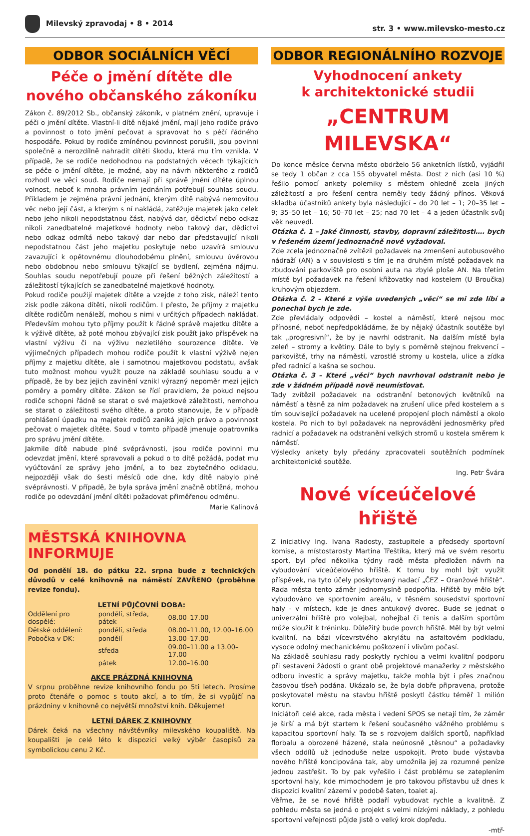Milevský zpravodaj • 8 • 2014
str. 3 • www.milevsko-mesto.cz
ODBOR SOCIÁLNÍCH VĚCÍ
Péče o jmění dítěte dle nového občanského zákoníku
Zákon č. 89/2012 Sb., občanský zákoník, v platném znění, upravuje i péči o jmění dítěte. Vlastní-li dítě nějaké jmění, mají jeho rodiče právo a povinnost o toto jmění pečovat a spravovat ho s péčí řádného hospodáře. Pokud by rodiče zmíněnou povinnost porušili, jsou povinni společně a nerozdílně nahradit dítěti škodu, která mu tím vznikla. V případě, že se rodiče nedohodnou na podstatných věcech týkajících se péče o jmění dítěte, je možné, aby na návrh některého z rodičů rozhodl ve věci soud. Rodiče nemají při správě jmění dítěte úplnou volnost, neboť k mnoha právním jednáním potřebují souhlas soudu. Příkladem je zejména právní jednání, kterým dítě nabývá nemovitou věc nebo její část, a kterým s ní nakládá, zatěžuje majetek jako celek nebo jeho nikoli nepodstatnou část, nabývá dar, dědictví nebo odkaz nikoli zanedbatelné majetkové hodnoty nebo takový dar, dědictví nebo odkaz odmítá nebo takový dar nebo dar představující nikoli nepodstatnou část jeho majetku poskytuje nebo uzavírá smlouvu zavazující k opětovnému dlouhodobému plnění, smlouvu úvěrovou nebo obdobnou nebo smlouvu týkající se bydlení, zejména nájmu. Souhlas soudu nepotřebují pouze při řešení běžných záležitostí a záležitostí týkajících se zanedbatelné majetkové hodnoty.
Pokud rodiče použijí majetek dítěte a vzejde z toho zisk, náleží tento zisk podle zákona dítěti, nikoli rodičům. I přesto, že příjmy z majetku dítěte rodičům nenáleží, mohou s nimi v určitých případech nakládat. Především mohou tyto příjmy použít k řádné správě majetku dítěte a k výživě dítěte, až poté mohou zbývající zisk použít jako příspěvek na vlastní výživu či na výživu nezletilého sourozence dítěte. Ve výjimečných případech mohou rodiče použít k vlastní výživě nejen příjmy z majetku dítěte, ale i samotnou majetkovou podstatu, avšak tuto možnost mohou využít pouze na základě souhlasu soudu a v případě, že by bez jejich zavinění vznikl výrazný nepoměr mezi jejich poměry a poměry dítěte. Zákon se řídí pravidlem, že pokud nejsou rodiče schopni řádně se starat o své majetkové záležitosti, nemohou se starat o záležitosti svého dítěte, a proto stanovuje, že v případě prohlášení úpadku na majetek rodičů zaniká jejich právo a povinnost pečovat o majetek dítěte. Soud v tomto případě jmenuje opatrovníka pro správu jmění dítěte.
Jakmile dítě nabude plné svéprávnosti, jsou rodiče povinni mu odevzdat jmění, které spravovali a pokud o to dítě požádá, podat mu vyúčtování ze správy jeho jmění, a to bez zbytečného odkladu, nejpozději však do šesti měsíců ode dne, kdy dítě nabylo plné svéprávnosti. V případě, že byla správa jmění značně obtížná, mohou rodiče po odevzdání jmění dítěti požadovat přiměřenou odměnu.
Marie Kalinová
MĚSTSKÁ KNIHOVNA INFORMUJE
Od pondělí 18. do pátku 22. srpna bude z technických důvodů v celé knihovně na náměstí ZAVŘENO (proběhne revize fondu).
LETNÍ PŮJČOVNÍ DOBA:
| Oddělení pro dospělé: | pondělí, středa, pátek | 08.00–17.00 |
| Dětské oddělení: | pondělí, středa | 08.00–11.00, 12.00–16.00 |
| Pobočka v DK: | pondělí | 13.00–17.00 |
| | středa | 09.00–11.00 a 13.00–17.00 |
| | pátek | 12.00–16.00 |
AKCE PRÁZDNÁ KNIHOVNA
V srpnu proběhne revize knihovního fondu po 5ti letech. Prosíme proto čtenáře o pomoc s touto akcí, a to tím, že si vypůjčí na prázdniny v knihovně co největší množství knih. Děkujeme!
LETNÍ DÁREK Z KNIHOVNY
Dárek čeká na všechny návštěvníky milevského koupaliště. Na koupališti je celé léto k dispozici velký výběr časopisů za symbolickou cenu 2 Kč.
ODBOR REGIONÁLNÍHO ROZVOJE
Vyhodnocení ankety
k architektonické studii
„CENTRUM MILEVSKA“
Do konce měsíce června město obdrželo 56 anketních lístků, vyjádřil se tedy 1 občan z cca 155 obyvatel města. Dost z nich (asi 10 %) řešilo pomocí ankety polemiky s městem ohledně zcela jiných záležitostí a pro řešení centra neměly tedy žádný přínos. Věková skladba účastníků ankety byla následující – do 20 let – 1; 20–35 let – 9; 35–50 let – 16; 50–70 let – 25; nad 70 let – 4 a jeden účastník svůj věk neuvedl.
Otázka č. 1 – Jaké činnosti, stavby, dopravní záležitosti…. bych v řešeném území jednoznačně nově vyžadoval.
Zde zcela jednoznačně zvítězil požadavek na zmenšení autobusového nádraží (AN) a v souvislosti s tím je na druhém místě požadavek na zbudování parkoviště pro osobní auta na zbylé ploše AN. Na třetím místě byl požadavek na řešení křižovatky nad kostelem (U Broučka) kruhovým objezdem.
Otázka č. 2 – Které z výše uvedených „věcí“ se mi zde líbí a ponechal bych je zde.
Zde převládaly odpovědi – kostel a náměstí, které nejsou moc přínosné, neboť nepředpokládáme, že by nějaký účastník soutěže byl tak „progresivní“, že by je navrhl odstranit. Na dalším místě byla zeleň – stromy a květiny. Dále to byly s poměrně stejnou frekvencí – parkoviště, trhy na náměstí, vzrostlé stromy u kostela, ulice a zídka před radnicí a kašna se sochou.
Otázka č. 3 – Které „věci“ bych navrhoval odstranit nebo je zde v žádném případě nově neumísťovat.
Tady zvítězil požadavek na odstranění betonových květníků na náměstí a těsně za ním požadavek na zrušení ulice před kostelem a s tím související požadavek na ucelené propojení ploch náměstí a okolo kostela. Po nich to byl požadavek na neprovádění jednosměrky před radnicí a požadavek na odstranění velkých stromů u kostela směrem k náměstí.
Výsledky ankety byly předány zpracovateli soutěžních podmínek architektonické soutěže.
Ing. Petr Švára
Nové víceúčelové hřiště
Z iniciativy Ing. Ivana Radosty, zastupitele a předsedy sportovní komise, a místostarosty Martina Třeštíka, který má ve svém resortu sport, byl před několika týdny radě města předložen návrh na vybudování víceúčelového hřiště. K tomu by mohl být využit příspěvek, na tyto účely poskytovaný nadací „ČEZ – Oranžové hřiště“. Rada města tento záměr jednomyslně podpořila. Hřiště by mělo být vybudováno ve sportovním areálu, v těsném sousedství sportovní haly - v místech, kde je dnes antukový dvorec. Bude se jednat o univerzální hřiště pro volejbal, nohejbal či tenis a dalším sportům může sloužit k tréninku. Důležitý bude povrch hřiště. Měl by být velmi kvalitní, na bázi vícevrstvého akrylátu na asfaltovém podkladu, vysoce odolný mechanickému poškození i vlivům počasí.
Na základě souhlasu rady poskytly rychlou a velmi kvalitní podporu při sestavení žádosti o grant obě projektové manažerky z městského odboru investic a správy majetku, takže mohla být i přes značnou časovou tíseň podána. Ukázalo se, že byla dobře připravena, protože poskytovatel městu na stavbu hřiště poskytl částku téměř 1 milión korun.
Iniciátoři celé akce, rada města i vedení SPOS se netají tím, že záměr je širší a má být startem k řešení současného vážného problému s kapacitou sportovní haly. Ta se s rozvojem dalších sportů, například florbalu a obrozené házené, stala neúnosně „těsnou“ a požadavky všech oddílů už jednoduše nelze uspokojit. Proto bude výstavba nového hřiště koncipována tak, aby umožnila jej za rozumné peníze jednou zastřešit. To by pak vyřešilo i část problému se zateplením sportovní haly, kde mimochodem je pro takovou přístavbu už dnes k dispozici kvalitní zázemí v podobě šaten, toalet aj.
Věřme, že se nové hřiště podaří vybudovat rychle a kvalitně. Z pohledu města se jedná o projekt s velmi nízkými náklady, z pohledu sportovní veřejnosti půjde jistě o velký krok dopředu.
-mtř-